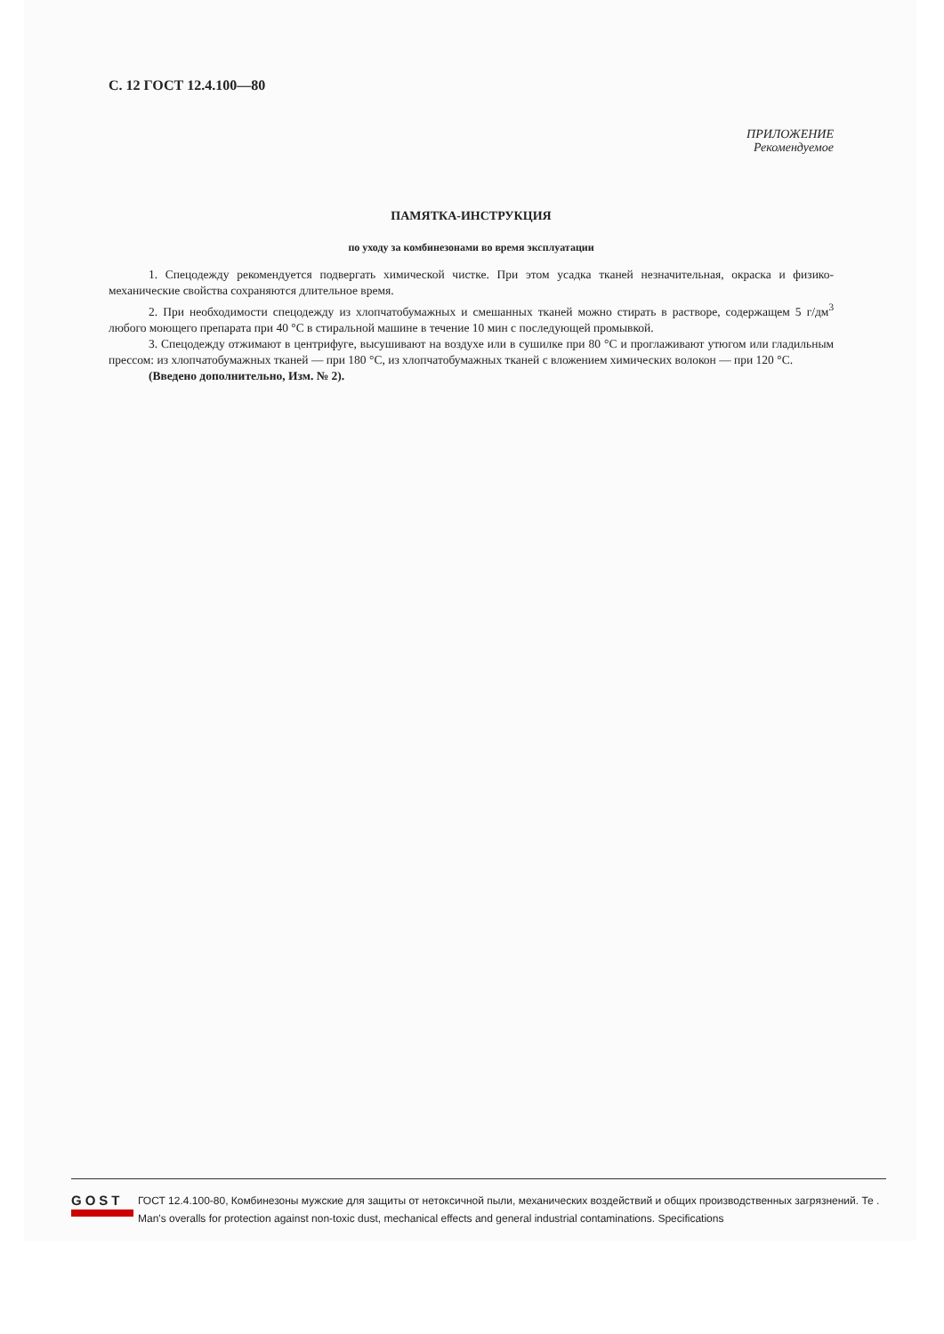С. 12 ГОСТ 12.4.100—80
ПРИЛОЖЕНИЕ
Рекомендуемое
ПАМЯТКА-ИНСТРУКЦИЯ
по уходу за комбинезонами во время эксплуатации
1. Спецодежду рекомендуется подвергать химической чистке. При этом усадка тканей незначительная, окраска и физико-механические свойства сохраняются длительное время.
2. При необходимости спецодежду из хлопчатобумажных и смешанных тканей можно стирать в растворе, содержащем 5 г/дм<sup>3</sup> любого моющего препарата при 40 °С в стиральной машине в течение 10 мин с последующей промывкой.
3. Спецодежду отжимают в центрифуге, высушивают на воздухе или в сушилке при 80 °С и проглаживают утюгом или гладильным прессом: из хлопчатобумажных тканей — при 180 °С, из хлопчатобумажных тканей с вложением химических волокон — при 120 °С.
(Введено дополнительно, Изм. № 2).
GOST
ГОСТ 12.4.100-80, Комбинезоны мужские для защиты от нетоксичной пыли, механических воздействий и общих производственных загрязнений. Те .
Man's overalls for protection against non-toxic dust, mechanical effects and general industrial contaminations. Specifications